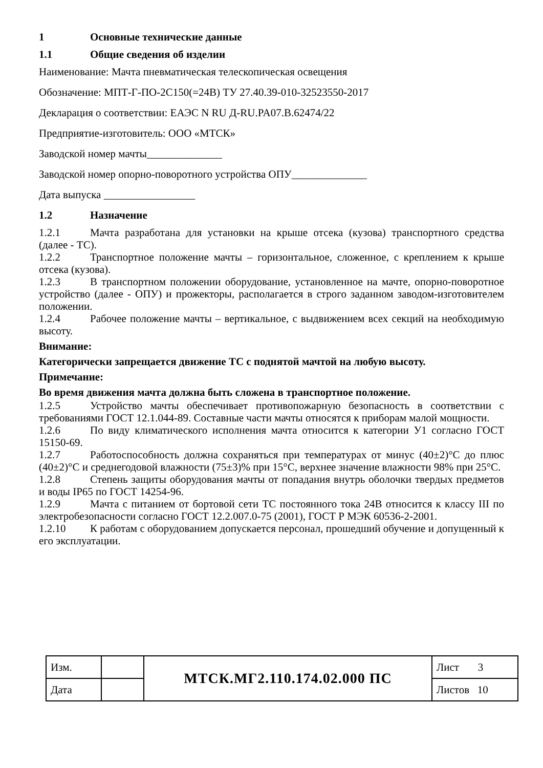1 Основные технические данные
1.1 Общие сведения об изделии
Наименование: Мачта пневматическая телескопическая освещения
Обозначение: МПТ-Г-ПО-2С150(=24В) ТУ 27.40.39-010-32523550-2017
Декларация о соответствии: ЕАЭС N RU Д-RU.PA07.B.62474/22
Предприятие-изготовитель: ООО «МТСК»
Заводской номер мачты______________
Заводской номер опорно-поворотного устройства ОПУ______________
Дата выпуска _________________
1.2 Назначение
1.2.1 Мачта разработана для установки на крыше отсека (кузова) транспортного средства (далее - ТС).
1.2.2 Транспортное положение мачты – горизонтальное, сложенное, с креплением к крыше отсека (кузова).
1.2.3 В транспортном положении оборудование, установленное на мачте, опорно-поворотное устройство (далее - ОПУ) и прожекторы, располагается в строго заданном заводом-изготовителем положении.
1.2.4 Рабочее положение мачты – вертикальное, с выдвижением всех секций на необходимую высоту.
Внимание:
Категорически запрещается движение ТС с поднятой мачтой на любую высоту.
Примечание:
Во время движения мачта должна быть сложена в транспортное положение.
1.2.5 Устройство мачты обеспечивает противопожарную безопасность в соответствии с требованиями ГОСТ 12.1.044-89. Составные части мачты относятся к приборам малой мощности.
1.2.6 По виду климатического исполнения мачта относится к категории У1 согласно ГОСТ 15150-69.
1.2.7 Работоспособность должна сохраняться при температурах от минус (40±2)°С до плюс (40±2)°С и среднегодовой влажности (75±3)% при 15°С, верхнее значение влажности 98% при 25°С.
1.2.8 Степень защиты оборудования мачты от попадания внутрь оболочки твердых предметов и воды IP65 по ГОСТ 14254-96.
1.2.9 Мачта с питанием от бортовой сети ТС постоянного тока 24В относится к классу III по электробезопасности согласно ГОСТ 12.2.007.0-75 (2001), ГОСТ Р МЭК 60536-2-2001.
1.2.10 К работам с оборудованием допускается персонал, прошедший обучение и допущенный к его эксплуатации.
| Изм. | | МТСК.МГ2.110.174.02.000 ПС | Лист 3 |
| Дата | | | Листов 10 |